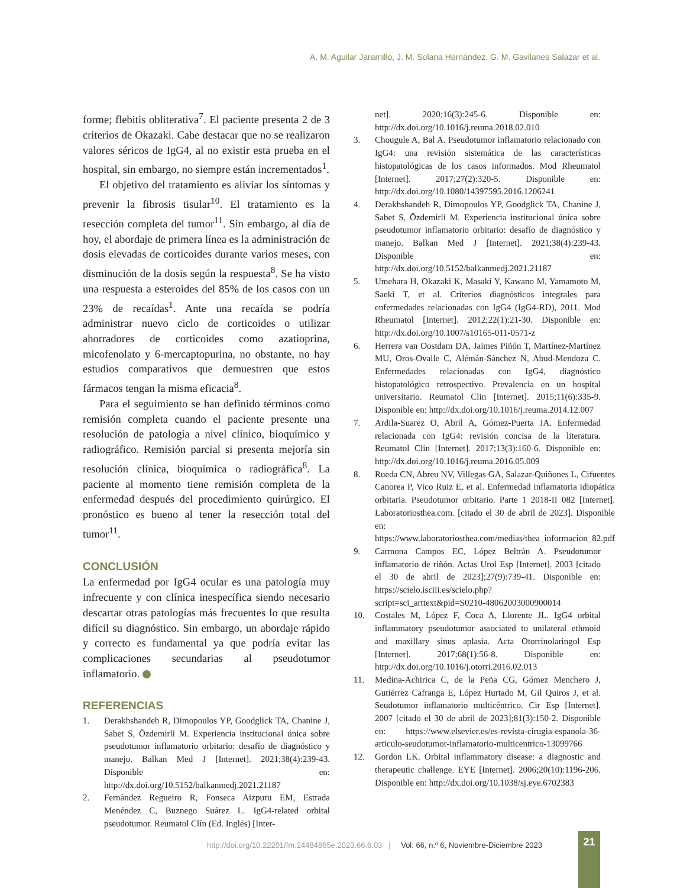A. M. Aguilar Jaramillo, J. M. Solana Hernández, G. M. Gavilanes Salazar et al.
forme; flebitis obliterativa<sup>7</sup>. El paciente presenta 2 de 3 criterios de Okazaki. Cabe destacar que no se realizaron valores séricos de IgG4, al no existir esta prueba en el hospital, sin embargo, no siempre están incrementados<sup>1</sup>.
El objetivo del tratamiento es aliviar los síntomas y prevenir la fibrosis tisular<sup>10</sup>. El tratamiento es la resección completa del tumor<sup>11</sup>. Sin embargo, al día de hoy, el abordaje de primera línea es la administración de dosis elevadas de corticoides durante varios meses, con disminución de la dosis según la respuesta<sup>8</sup>. Se ha visto una respuesta a esteroides del 85% de los casos con un 23% de recaídas<sup>1</sup>. Ante una recaída se podría administrar nuevo ciclo de corticoides o utilizar ahorradores de corticoides como azatioprina, micofenolato y 6-mercaptopurina, no obstante, no hay estudios comparativos que demuestren que estos fármacos tengan la misma eficacia<sup>8</sup>.
Para el seguimiento se han definido términos como remisión completa cuando el paciente presente una resolución de patología a nivel clínico, bioquímico y radiográfico. Remisión parcial si presenta mejoría sin resolución clínica, bioquímica o radiográfica<sup>8</sup>. La paciente al momento tiene remisión completa de la enfermedad después del procedimiento quirúrgico. El pronóstico es bueno al tener la resección total del tumor<sup>11</sup>.
CONCLUSIÓN
La enfermedad por IgG4 ocular es una patología muy infrecuente y con clínica inespecífica siendo necesario descartar otras patologías más frecuentes lo que resulta difícil su diagnóstico. Sin embargo, un abordaje rápido y correcto es fundamental ya que podría evitar las complicaciones secundarias al pseudotumor inflamatorio.
REFERENCIAS
1. Derakhshandeh R, Dimopoulos YP, Goodglick TA, Chanine J, Sabet S, Özdemirli M. Experiencia institucional única sobre pseudotumor inflamatorio orbitario: desafío de diagnóstico y manejo. Balkan Med J [Internet]. 2021;38(4):239-43. Disponible en: http://dx.doi.org/10.5152/balkanmedj.2021.21187
2. Fernández Regueiro R, Fonseca Aizpuru EM, Estrada Menéndez C, Buznego Suárez L. IgG4-related orbital pseudotumor. Reumatol Clín (Ed. Inglés) [Inter-
net]. 2020;16(3):245-6. Disponible en: http://dx.doi.org/10.1016/j.reuma.2018.02.010
3. Chougule A, Bal A. Pseudotumor inflamatorio relacionado con IgG4: una revisión sistemática de las características histopatológicas de los casos informados. Mod Rheumatol [Internet]. 2017;27(2):320-5. Disponible en: http://dx.doi.org/10.1080/14397595.2016.1206241
4. Derakhshandeh R, Dimopoulos YP, Goodglick TA, Chanine J, Sabet S, Özdemirli M. Experiencia institucional única sobre pseudotumor inflamatorio orbitario: desafío de diagnóstico y manejo. Balkan Med J [Internet]. 2021;38(4):239-43. Disponible en: http://dx.doi.org/10.5152/balkanmedj.2021.21187
5. Umehara H, Okazaki K, Masaki Y, Kawano M, Yamamoto M, Saeki T, et al. Criterios diagnósticos integrales para enfermedades relacionadas con IgG4 (IgG4-RD), 2011. Mod Rheumatol [Internet]. 2012;22(1):21-30. Disponible en: http://dx.doi.org/10.1007/s10165-011-0571-z
6. Herrera van Oostdam DA, Jaimes Piñón T, Martínez-Martínez MU, Oros-Ovalle C, Alémán-Sánchez N, Abud-Mendoza C. Enfermedades relacionadas con IgG4, diagnóstico histopatológico retrospectivo. Prevalencia en un hospital universitario. Reumatol Clin [Internet]. 2015;11(6):335-9. Disponible en: http://dx.doi.org/10.1016/j.reuma.2014.12.007
7. Ardila-Suarez O, Abril A, Gómez-Puerta JA. Enfermedad relacionada con IgG4: revisión concisa de la literatura. Reumatol Clin [Internet]. 2017;13(3):160-6. Disponible en: http://dx.doi.org/10.1016/j.reuma.2016.05.009
8. Rueda CN, Abreu NV, Villegas GA, Salazar-Quiñones L, Cifuentes Canorea P, Vico Ruiz E, et al. Enfermedad inflamatoria idiopática orbitaria. Pseudotumor orbitario. Parte 1 2018-II 082 [Internet]. Laboratoriosthea.com. [citado el 30 de abril de 2023]. Disponible en: https://www.laboratoriosthea.com/medias/thea_informacion_82.pdf
9. Carmona Campos EC, López Beltrán A. Pseudotumor inflamatorio de riñón. Actas Urol Esp [Internet]. 2003 [citado el 30 de abril de 2023];27(9):739-41. Disponible en: https://scielo.isciii.es/scielo.php?script=sci_arttext&pid=S0210-48062003000900014
10. Costales M, López F, Coca A, Llorente JL. IgG4 orbital inflammatory pseudotumor associated to unilateral ethmoid and maxillary sinus aplasia. Acta Otorrinolaringol Esp [Internet]. 2017;68(1):56-8. Disponible en: http://dx.doi.org/10.1016/j.otorri.2016.02.013
11. Medina-Achirica C, de la Peña CG, Gómez Menchero J, Gutiérrez Cafranga E, López Hurtado M, Gil Quiros J, et al. Seudotumor inflamatorio multicéntrico. Cir Esp [Internet]. 2007 [citado el 30 de abril de 2023];81(3):150-2. Disponible en: https://www.elsevier.es/es-revista-cirugia-espanola-36-articulo-seudotumor-inflamatorio-multicentrico-13099766
12. Gordon LK. Orbital inflammatory disease: a diagnostic and therapeutic challenge. EYE [Internet]. 2006;20(10):1196-206. Disponible en: http://dx.doi.org/10.1038/sj.eye.6702383
http://doi.org/10.22201/fm.24484865e.2023.66.6.03 | Vol. 66, n.º 6, Noviembre-Diciembre 2023
21